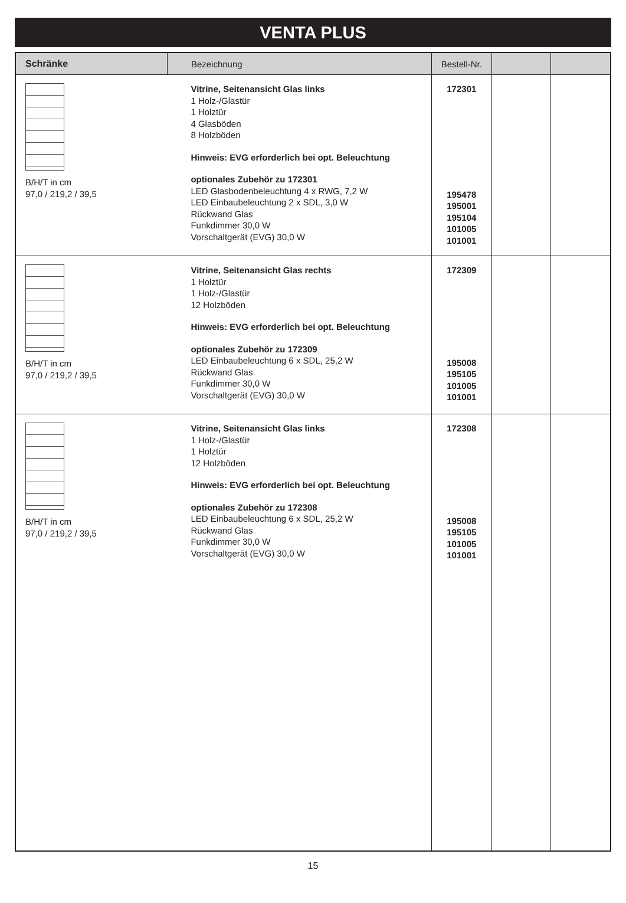VENTA PLUS
| Schränke | Bezeichnung | Bestell-Nr. | | |
| --- | --- | --- | --- | --- |
| B/H/T in cm 97,0 / 219,2 / 39,5 | Vitrine, Seitenansicht Glas links 1 Holz-/Glastür 1 Holztür 4 Glasböden 8 Holzböden Hinweis: EVG erforderlich bei opt. Beleuchtung optionales Zubehör zu 172301 LED Glasbodenbeleuchtung 4 x RWG, 7,2 W LED Einbaubeleuchtung 2 x SDL, 3,0 W Rückwand Glas Funkdimmer 30,0 W Vorschaltgerät (EVG) 30,0 W | 172301 195478 195001 195104 101005 101001 | | |
| B/H/T in cm 97,0 / 219,2 / 39,5 | Vitrine, Seitenansicht Glas rechts 1 Holztür 1 Holz-/Glastür 12 Holzböden Hinweis: EVG erforderlich bei opt. Beleuchtung optionales Zubehör zu 172309 LED Einbaubeleuchtung 6 x SDL, 25,2 W Rückwand Glas Funkdimmer 30,0 W Vorschaltgerät (EVG) 30,0 W | 172309 195008 195105 101005 101001 | | |
| B/H/T in cm 97,0 / 219,2 / 39,5 | Vitrine, Seitenansicht Glas links 1 Holz-/Glastür 1 Holztür 12 Holzböden Hinweis: EVG erforderlich bei opt. Beleuchtung optionales Zubehör zu 172308 LED Einbaubeleuchtung 6 x SDL, 25,2 W Rückwand Glas Funkdimmer 30,0 W Vorschaltgerät (EVG) 30,0 W | 172308 195008 195105 101005 101001 | | |
15